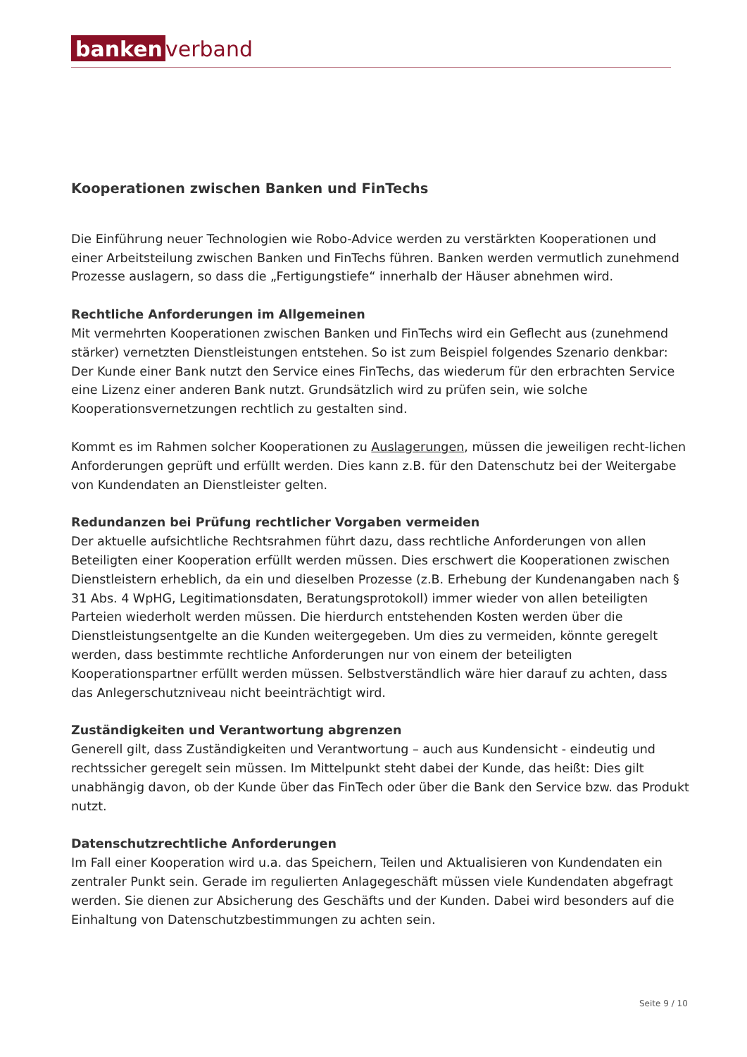banken verband
Kooperationen zwischen Banken und FinTechs
Die Einführung neuer Technologien wie Robo-Advice werden zu verstärkten Kooperationen und einer Arbeitsteilung zwischen Banken und FinTechs führen. Banken werden vermutlich zunehmend Prozesse auslagern, so dass die „Fertigungstiefe“ innerhalb der Häuser abnehmen wird.
Rechtliche Anforderungen im Allgemeinen
Mit vermehrten Kooperationen zwischen Banken und FinTechs wird ein Geflecht aus (zunehmend stärker) vernetzten Dienstleistungen entstehen. So ist zum Beispiel folgendes Szenario denkbar: Der Kunde einer Bank nutzt den Service eines FinTechs, das wiederum für den erbrachten Service eine Lizenz einer anderen Bank nutzt. Grundsätzlich wird zu prüfen sein, wie solche Kooperationsvernetzungen rechtlich zu gestalten sind.
Kommt es im Rahmen solcher Kooperationen zu Auslagerungen, müssen die jeweiligen recht-lichen Anforderungen geprüft und erfüllt werden. Dies kann z.B. für den Datenschutz bei der Weitergabe von Kundendaten an Dienstleister gelten.
Redundanzen bei Prüfung rechtlicher Vorgaben vermeiden
Der aktuelle aufsichtliche Rechtsrahmen führt dazu, dass rechtliche Anforderungen von allen Beteiligten einer Kooperation erfüllt werden müssen. Dies erschwert die Kooperationen zwischen Dienstleistern erheblich, da ein und dieselben Prozesse (z.B. Erhebung der Kundenangaben nach § 31 Abs. 4 WpHG, Legitimationsdaten, Beratungsprotokoll) immer wieder von allen beteiligten Parteien wiederholt werden müssen. Die hierdurch entstehenden Kosten werden über die Dienstleistungsentgelte an die Kunden weitergegeben. Um dies zu vermeiden, könnte geregelt werden, dass bestimmte rechtliche Anforderungen nur von einem der beteiligten Kooperationspartner erfüllt werden müssen. Selbstverständlich wäre hier darauf zu achten, dass das Anlegerschutzniveau nicht beeinträchtigt wird.
Zuständigkeiten und Verantwortung abgrenzen
Generell gilt, dass Zuständigkeiten und Verantwortung – auch aus Kundensicht - eindeutig und rechtssicher geregelt sein müssen. Im Mittelpunkt steht dabei der Kunde, das heißt: Dies gilt unabhängig davon, ob der Kunde über das FinTech oder über die Bank den Service bzw. das Produkt nutzt.
Datenschutzrechtliche Anforderungen
Im Fall einer Kooperation wird u.a. das Speichern, Teilen und Aktualisieren von Kundendaten ein zentraler Punkt sein. Gerade im regulierten Anlagegeschäft müssen viele Kundendaten abgefragt werden. Sie dienen zur Absicherung des Geschäfts und der Kunden. Dabei wird besonders auf die Einhaltung von Datenschutzbestimmungen zu achten sein.
Seite 9 / 10